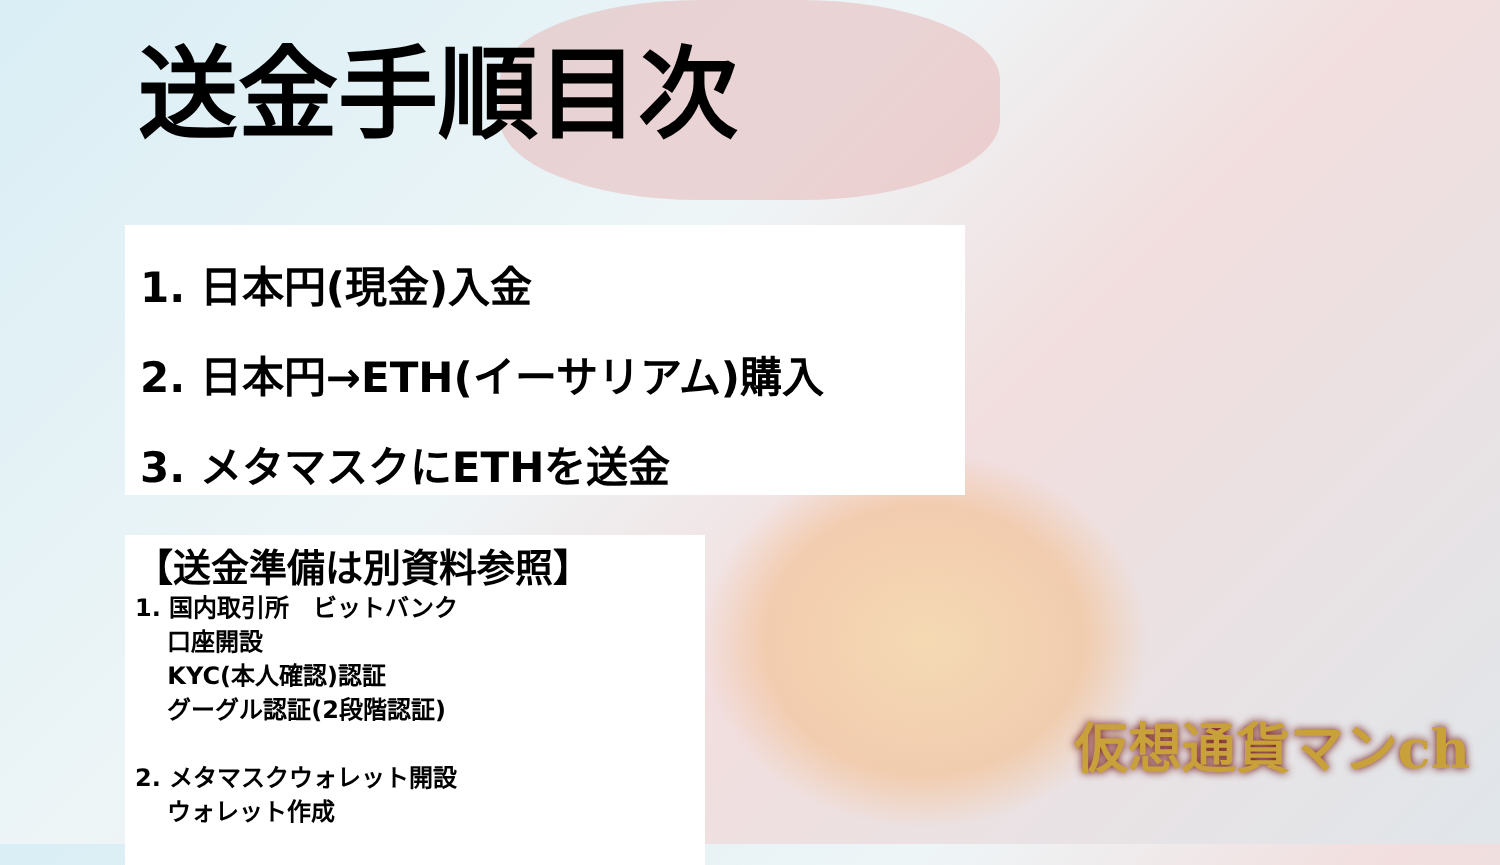送金手順目次
1. 日本円(現金)入金
2. 日本円→ETH(イーサリアム)購入
3. メタマスクにETHを送金
【送金準備は別資料参照】
1. 国内取引所　ビットバンク
　 口座開設
　 KYC(本人確認)認証
　 グーグル認証(2段階認証)
2. メタマスクウォレット開設
　 ウォレット作成
仮想通貨マンch